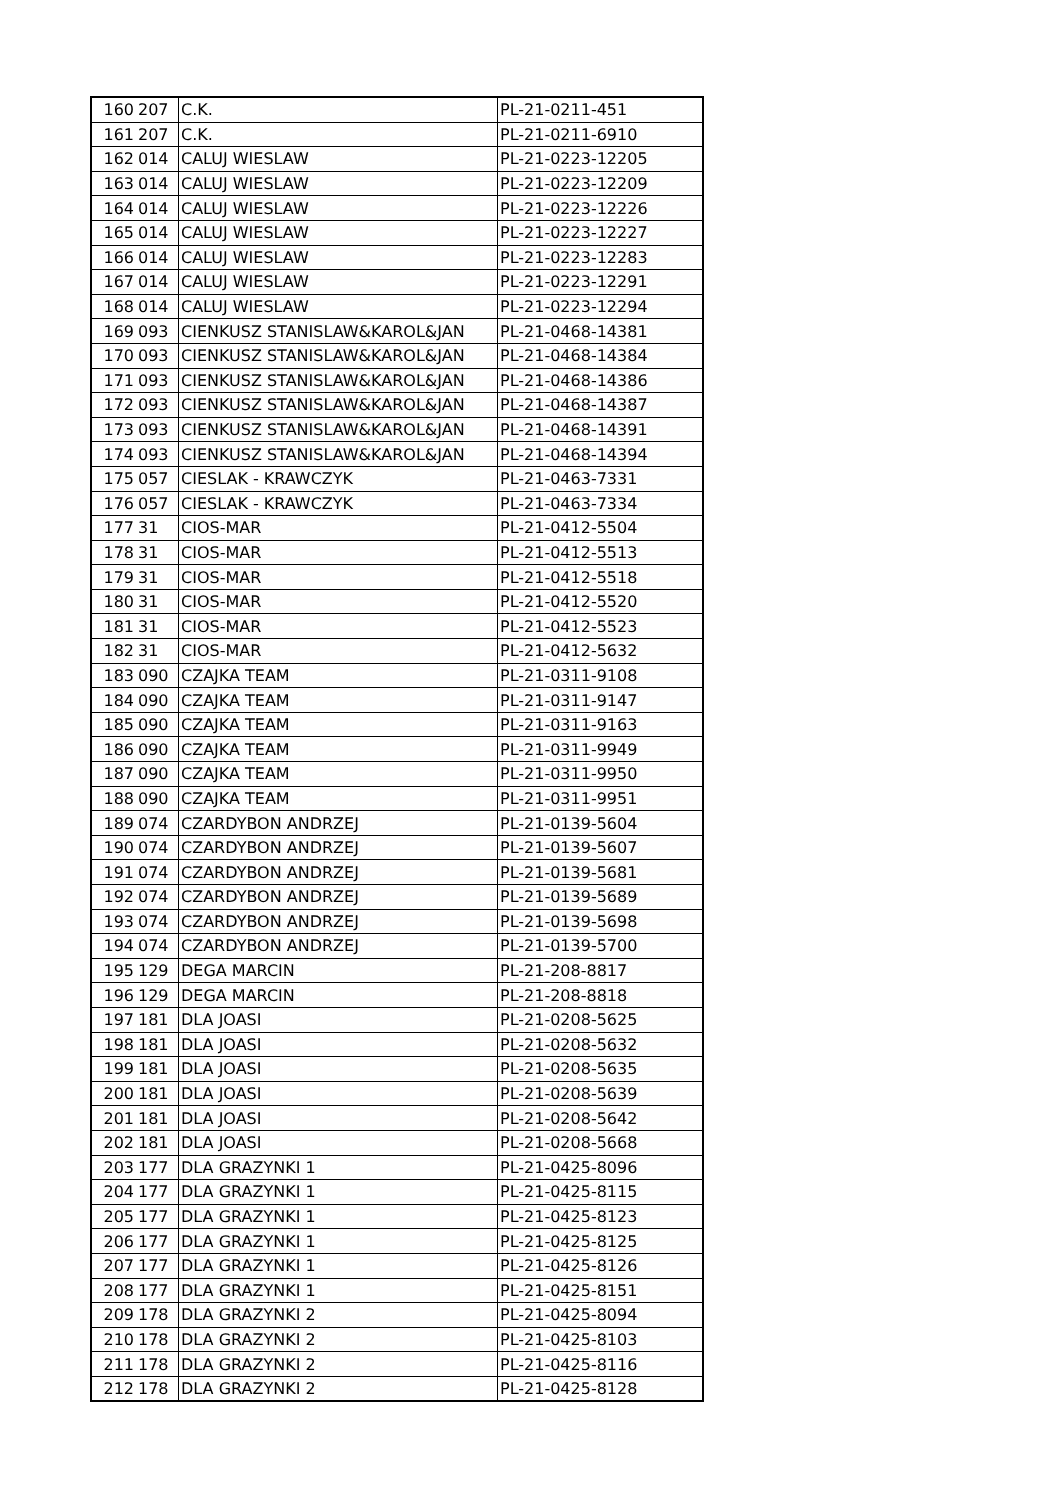| 160 | 207 | C.K. | PL-21-0211-451 |
| 161 | 207 | C.K. | PL-21-0211-6910 |
| 162 | 014 | CALUJ WIESLAW | PL-21-0223-12205 |
| 163 | 014 | CALUJ WIESLAW | PL-21-0223-12209 |
| 164 | 014 | CALUJ WIESLAW | PL-21-0223-12226 |
| 165 | 014 | CALUJ WIESLAW | PL-21-0223-12227 |
| 166 | 014 | CALUJ WIESLAW | PL-21-0223-12283 |
| 167 | 014 | CALUJ WIESLAW | PL-21-0223-12291 |
| 168 | 014 | CALUJ WIESLAW | PL-21-0223-12294 |
| 169 | 093 | CIENKUSZ STANISLAW&KAROL&JAN | PL-21-0468-14381 |
| 170 | 093 | CIENKUSZ STANISLAW&KAROL&JAN | PL-21-0468-14384 |
| 171 | 093 | CIENKUSZ STANISLAW&KAROL&JAN | PL-21-0468-14386 |
| 172 | 093 | CIENKUSZ STANISLAW&KAROL&JAN | PL-21-0468-14387 |
| 173 | 093 | CIENKUSZ STANISLAW&KAROL&JAN | PL-21-0468-14391 |
| 174 | 093 | CIENKUSZ STANISLAW&KAROL&JAN | PL-21-0468-14394 |
| 175 | 057 | CIESLAK - KRAWCZYK | PL-21-0463-7331 |
| 176 | 057 | CIESLAK - KRAWCZYK | PL-21-0463-7334 |
| 177 | 31 | CIOS-MAR | PL-21-0412-5504 |
| 178 | 31 | CIOS-MAR | PL-21-0412-5513 |
| 179 | 31 | CIOS-MAR | PL-21-0412-5518 |
| 180 | 31 | CIOS-MAR | PL-21-0412-5520 |
| 181 | 31 | CIOS-MAR | PL-21-0412-5523 |
| 182 | 31 | CIOS-MAR | PL-21-0412-5632 |
| 183 | 090 | CZAJKA TEAM | PL-21-0311-9108 |
| 184 | 090 | CZAJKA TEAM | PL-21-0311-9147 |
| 185 | 090 | CZAJKA TEAM | PL-21-0311-9163 |
| 186 | 090 | CZAJKA TEAM | PL-21-0311-9949 |
| 187 | 090 | CZAJKA TEAM | PL-21-0311-9950 |
| 188 | 090 | CZAJKA TEAM | PL-21-0311-9951 |
| 189 | 074 | CZARDYBON ANDRZEJ | PL-21-0139-5604 |
| 190 | 074 | CZARDYBON ANDRZEJ | PL-21-0139-5607 |
| 191 | 074 | CZARDYBON ANDRZEJ | PL-21-0139-5681 |
| 192 | 074 | CZARDYBON ANDRZEJ | PL-21-0139-5689 |
| 193 | 074 | CZARDYBON ANDRZEJ | PL-21-0139-5698 |
| 194 | 074 | CZARDYBON ANDRZEJ | PL-21-0139-5700 |
| 195 | 129 | DEGA MARCIN | PL-21-208-8817 |
| 196 | 129 | DEGA MARCIN | PL-21-208-8818 |
| 197 | 181 | DLA JOASI | PL-21-0208-5625 |
| 198 | 181 | DLA JOASI | PL-21-0208-5632 |
| 199 | 181 | DLA JOASI | PL-21-0208-5635 |
| 200 | 181 | DLA JOASI | PL-21-0208-5639 |
| 201 | 181 | DLA JOASI | PL-21-0208-5642 |
| 202 | 181 | DLA JOASI | PL-21-0208-5668 |
| 203 | 177 | DLA GRAZYNKI 1 | PL-21-0425-8096 |
| 204 | 177 | DLA GRAZYNKI 1 | PL-21-0425-8115 |
| 205 | 177 | DLA GRAZYNKI 1 | PL-21-0425-8123 |
| 206 | 177 | DLA GRAZYNKI 1 | PL-21-0425-8125 |
| 207 | 177 | DLA GRAZYNKI 1 | PL-21-0425-8126 |
| 208 | 177 | DLA GRAZYNKI 1 | PL-21-0425-8151 |
| 209 | 178 | DLA GRAZYNKI 2 | PL-21-0425-8094 |
| 210 | 178 | DLA GRAZYNKI 2 | PL-21-0425-8103 |
| 211 | 178 | DLA GRAZYNKI 2 | PL-21-0425-8116 |
| 212 | 178 | DLA GRAZYNKI 2 | PL-21-0425-8128 |